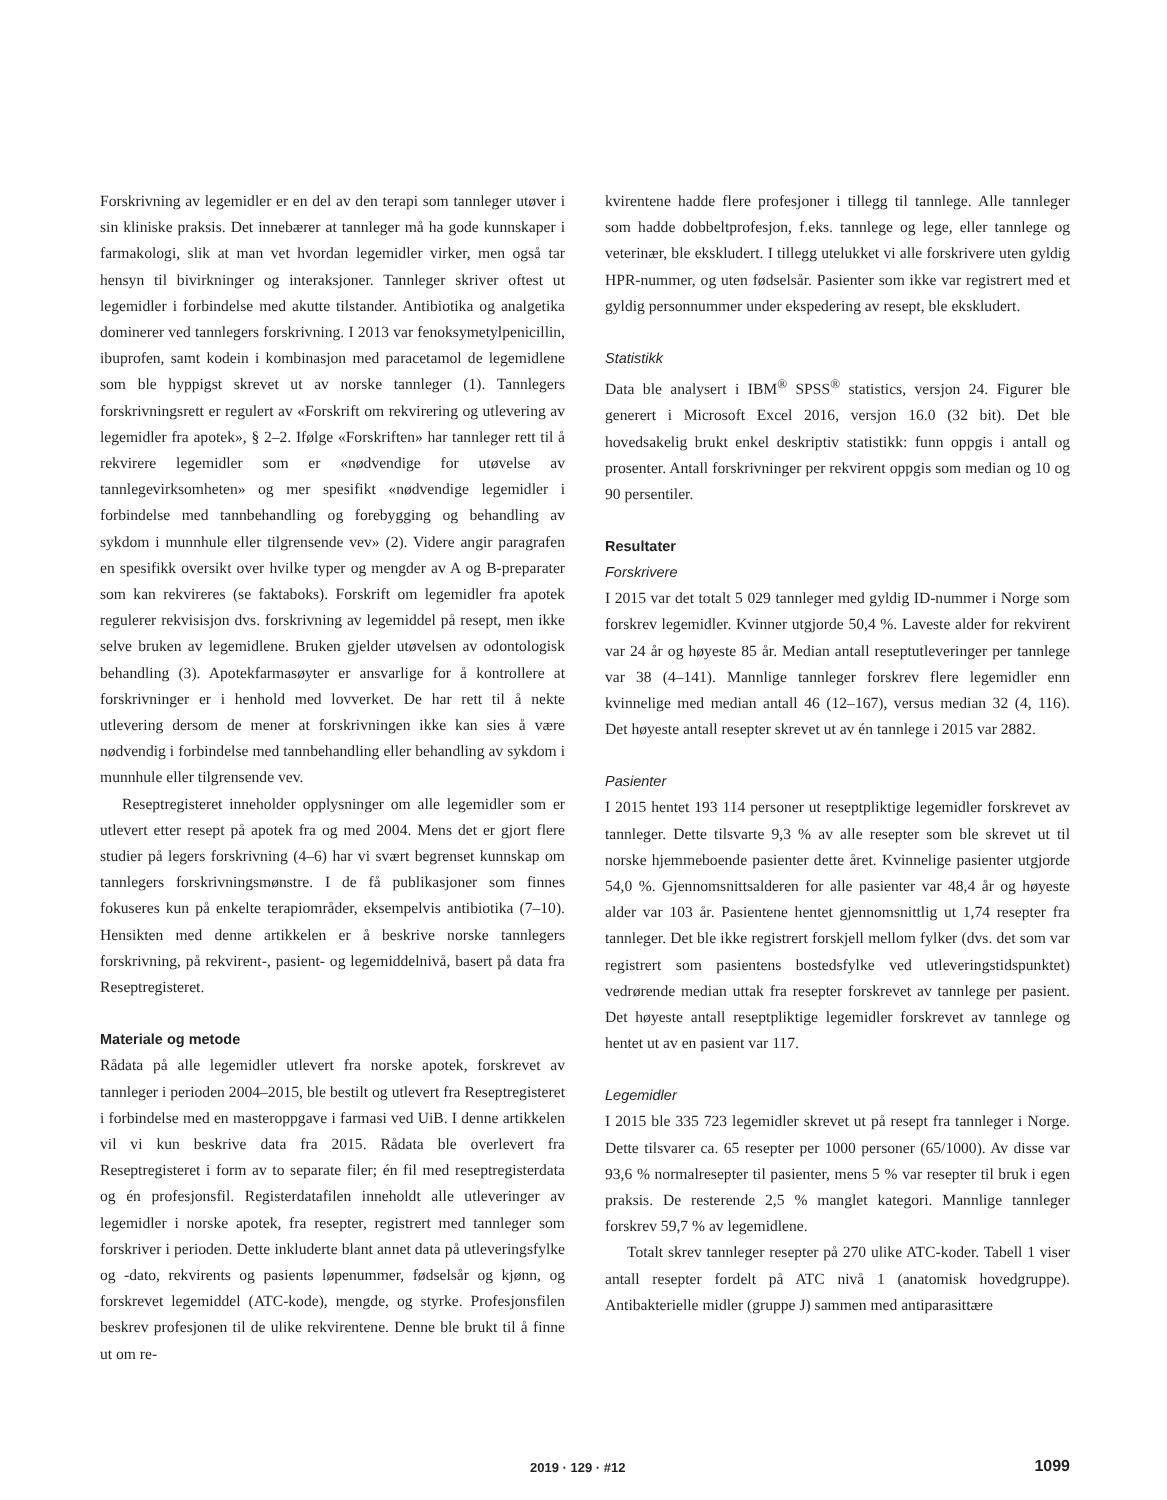Forskrivning av legemidler er en del av den terapi som tannleger utøver i sin kliniske praksis. Det innebærer at tannleger må ha gode kunnskaper i farmakologi, slik at man vet hvordan legemidler virker, men også tar hensyn til bivirkninger og interaksjoner. Tannleger skriver oftest ut legemidler i forbindelse med akutte tilstander. Antibiotika og analgetika dominerer ved tannlegers forskrivning. I 2013 var fenoksymetylpenicillin, ibuprofen, samt kodein i kombinasjon med paracetamol de legemidlene som ble hyppigst skrevet ut av norske tannleger (1). Tannlegers forskrivningsrett er regulert av «Forskrift om rekvirering og utlevering av legemidler fra apotek», § 2–2. Ifølge «Forskriften» har tannleger rett til å rekvirere legemidler som er «nødvendige for utøvelse av tannlegevirksomheten» og mer spesifikt «nødvendige legemidler i forbindelse med tannbehandling og forebygging og behandling av sykdom i munnhule eller tilgrensende vev» (2). Videre angir paragrafen en spesifikk oversikt over hvilke typer og mengder av A og B-preparater som kan rekvireres (se faktaboks). Forskrift om legemidler fra apotek regulerer rekvisisjon dvs. forskrivning av legemiddel på resept, men ikke selve bruken av legemidlene. Bruken gjelder utøvelsen av odontologisk behandling (3). Apotekfarmasøyter er ansvarlige for å kontrollere at forskrivninger er i henhold med lovverket. De har rett til å nekte utlevering dersom de mener at forskrivningen ikke kan sies å være nødvendig i forbindelse med tannbehandling eller behandling av sykdom i munnhule eller tilgrensende vev.
Reseptregisteret inneholder opplysninger om alle legemidler som er utlevert etter resept på apotek fra og med 2004. Mens det er gjort flere studier på legers forskrivning (4–6) har vi svært begrenset kunnskap om tannlegers forskrivningsmønstre. I de få publikasjoner som finnes fokuseres kun på enkelte terapiområder, eksempelvis antibiotika (7–10). Hensikten med denne artikkelen er å beskrive norske tannlegers forskrivning, på rekvirent-, pasient- og legemiddelnivå, basert på data fra Reseptregisteret.
Materiale og metode
Rådata på alle legemidler utlevert fra norske apotek, forskrevet av tannleger i perioden 2004–2015, ble bestilt og utlevert fra Reseptregisteret i forbindelse med en masteroppgave i farmasi ved UiB. I denne artikkelen vil vi kun beskrive data fra 2015. Rådata ble overlevert fra Reseptregisteret i form av to separate filer; én fil med reseptregisterdata og én profesjonsfil. Registerdatafilen inneholdt alle utleveringer av legemidler i norske apotek, fra resepter, registrert med tannleger som forskriver i perioden. Dette inkluderte blant annet data på utleveringsfylke og -dato, rekvirents og pasients løpenummer, fødselsår og kjønn, og forskrevet legemiddel (ATC-kode), mengde, og styrke. Profesjonsfilen beskrev profesjonen til de ulike rekvirentene. Denne ble brukt til å finne ut om re-
kvirentene hadde flere profesjoner i tillegg til tannlege. Alle tannleger som hadde dobbeltprofesjon, f.eks. tannlege og lege, eller tannlege og veterinær, ble ekskludert. I tillegg utelukket vi alle forskrivere uten gyldig HPR-nummer, og uten fødselsår. Pasienter som ikke var registrert med et gyldig personnummer under ekspedering av resept, ble ekskludert.
Statistikk
Data ble analysert i IBM<sup>®</sup> SPSS<sup>®</sup> statistics, versjon 24. Figurer ble generert i Microsoft Excel 2016, versjon 16.0 (32 bit). Det ble hovedsakelig brukt enkel deskriptiv statistikk: funn oppgis i antall og prosenter. Antall forskrivninger per rekvirent oppgis som median og 10 og 90 persentiler.
Resultater
Forskrivere
I 2015 var det totalt 5 029 tannleger med gyldig ID-nummer i Norge som forskrev legemidler. Kvinner utgjorde 50,4 %. Laveste alder for rekvirent var 24 år og høyeste 85 år. Median antall reseptutleveringer per tannlege var 38 (4–141). Mannlige tannleger forskrev flere legemidler enn kvinnelige med median antall 46 (12–167), versus median 32 (4, 116). Det høyeste antall resepter skrevet ut av én tannlege i 2015 var 2882.
Pasienter
I 2015 hentet 193 114 personer ut reseptpliktige legemidler forskrevet av tannleger. Dette tilsvarte 9,3 % av alle resepter som ble skrevet ut til norske hjemmeboende pasienter dette året. Kvinnelige pasienter utgjorde 54,0 %. Gjennomsnittsalderen for alle pasienter var 48,4 år og høyeste alder var 103 år. Pasientene hentet gjennomsnittlig ut 1,74 resepter fra tannleger. Det ble ikke registrert forskjell mellom fylker (dvs. det som var registrert som pasientens bostedsfylke ved utleveringstidspunktet) vedrørende median uttak fra resepter forskrevet av tannlege per pasient. Det høyeste antall reseptpliktige legemidler forskrevet av tannlege og hentet ut av en pasient var 117.
Legemidler
I 2015 ble 335 723 legemidler skrevet ut på resept fra tannleger i Norge. Dette tilsvarer ca. 65 resepter per 1000 personer (65/1000). Av disse var 93,6 % normalresepter til pasienter, mens 5 % var resepter til bruk i egen praksis. De resterende 2,5 % manglet kategori. Mannlige tannleger forskrev 59,7 % av legemidlene.
Totalt skrev tannleger resepter på 270 ulike ATC-koder. Tabell 1 viser antall resepter fordelt på ATC nivå 1 (anatomisk hovedgruppe). Antibakterielle midler (gruppe J) sammen med antiparasittære
2019 · 129 · #12 1099